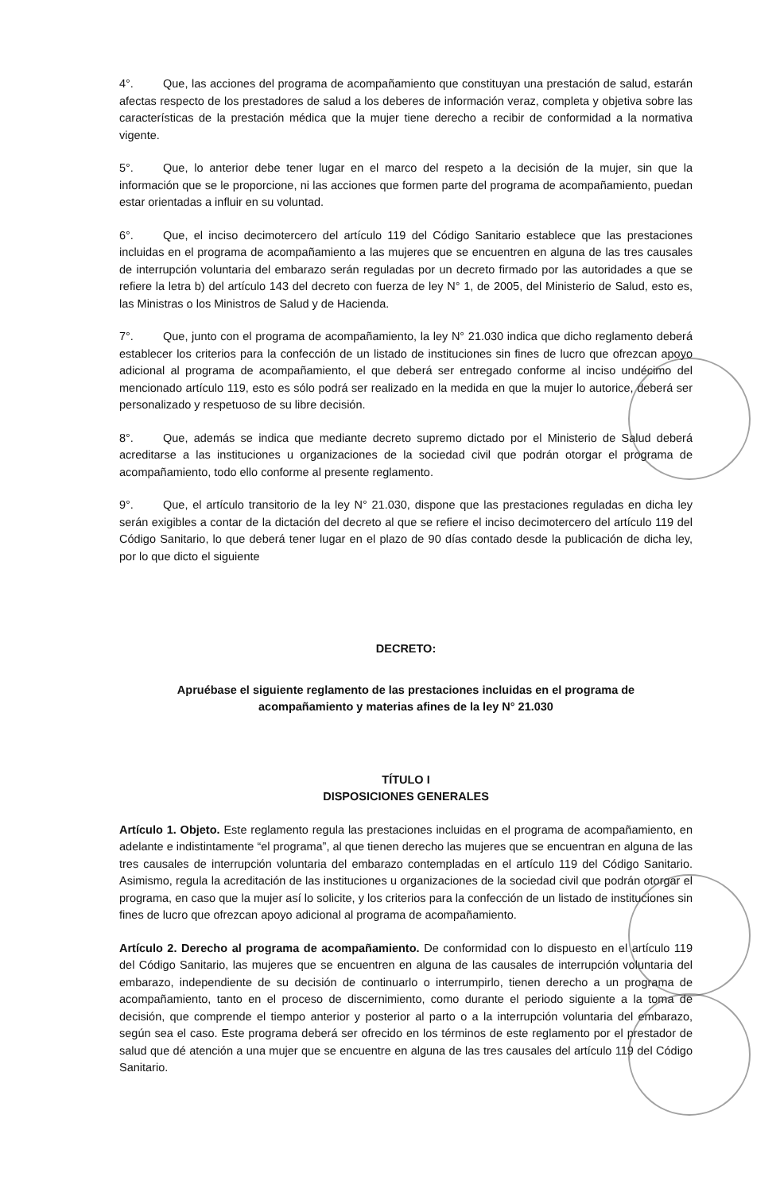4°. Que, las acciones del programa de acompañamiento que constituyan una prestación de salud, estarán afectas respecto de los prestadores de salud a los deberes de información veraz, completa y objetiva sobre las características de la prestación médica que la mujer tiene derecho a recibir de conformidad a la normativa vigente.
5°. Que, lo anterior debe tener lugar en el marco del respeto a la decisión de la mujer, sin que la información que se le proporcione, ni las acciones que formen parte del programa de acompañamiento, puedan estar orientadas a influir en su voluntad.
6°. Que, el inciso decimotercero del artículo 119 del Código Sanitario establece que las prestaciones incluidas en el programa de acompañamiento a las mujeres que se encuentren en alguna de las tres causales de interrupción voluntaria del embarazo serán reguladas por un decreto firmado por las autoridades a que se refiere la letra b) del artículo 143 del decreto con fuerza de ley N° 1, de 2005, del Ministerio de Salud, esto es, las Ministras o los Ministros de Salud y de Hacienda.
7°. Que, junto con el programa de acompañamiento, la ley N° 21.030 indica que dicho reglamento deberá establecer los criterios para la confección de un listado de instituciones sin fines de lucro que ofrezcan apoyo adicional al programa de acompañamiento, el que deberá ser entregado conforme al inciso undécimo del mencionado artículo 119, esto es sólo podrá ser realizado en la medida en que la mujer lo autorice, deberá ser personalizado y respetuoso de su libre decisión.
8°. Que, además se indica que mediante decreto supremo dictado por el Ministerio de Salud deberá acreditarse a las instituciones u organizaciones de la sociedad civil que podrán otorgar el programa de acompañamiento, todo ello conforme al presente reglamento.
9°. Que, el artículo transitorio de la ley N° 21.030, dispone que las prestaciones reguladas en dicha ley serán exigibles a contar de la dictación del decreto al que se refiere el inciso decimotercero del artículo 119 del Código Sanitario, lo que deberá tener lugar en el plazo de 90 días contado desde la publicación de dicha ley, por lo que dicto el siguiente
DECRETO:
Apruébase el siguiente reglamento de las prestaciones incluidas en el programa de
acompañamiento y materias afines de la ley N° 21.030
TÍTULO I
DISPOSICIONES GENERALES
Artículo 1. Objeto. Este reglamento regula las prestaciones incluidas en el programa de acompañamiento, en adelante e indistintamente “el programa”, al que tienen derecho las mujeres que se encuentran en alguna de las tres causales de interrupción voluntaria del embarazo contempladas en el artículo 119 del Código Sanitario. Asimismo, regula la acreditación de las instituciones u organizaciones de la sociedad civil que podrán otorgar el programa, en caso que la mujer así lo solicite, y los criterios para la confección de un listado de instituciones sin fines de lucro que ofrezcan apoyo adicional al programa de acompañamiento.
Artículo 2. Derecho al programa de acompañamiento. De conformidad con lo dispuesto en el artículo 119 del Código Sanitario, las mujeres que se encuentren en alguna de las causales de interrupción voluntaria del embarazo, independiente de su decisión de continuarlo o interrumpirlo, tienen derecho a un programa de acompañamiento, tanto en el proceso de discernimiento, como durante el periodo siguiente a la toma de decisión, que comprende el tiempo anterior y posterior al parto o a la interrupción voluntaria del embarazo, según sea el caso. Este programa deberá ser ofrecido en los términos de este reglamento por el prestador de salud que dé atención a una mujer que se encuentre en alguna de las tres causales del artículo 119 del Código Sanitario.